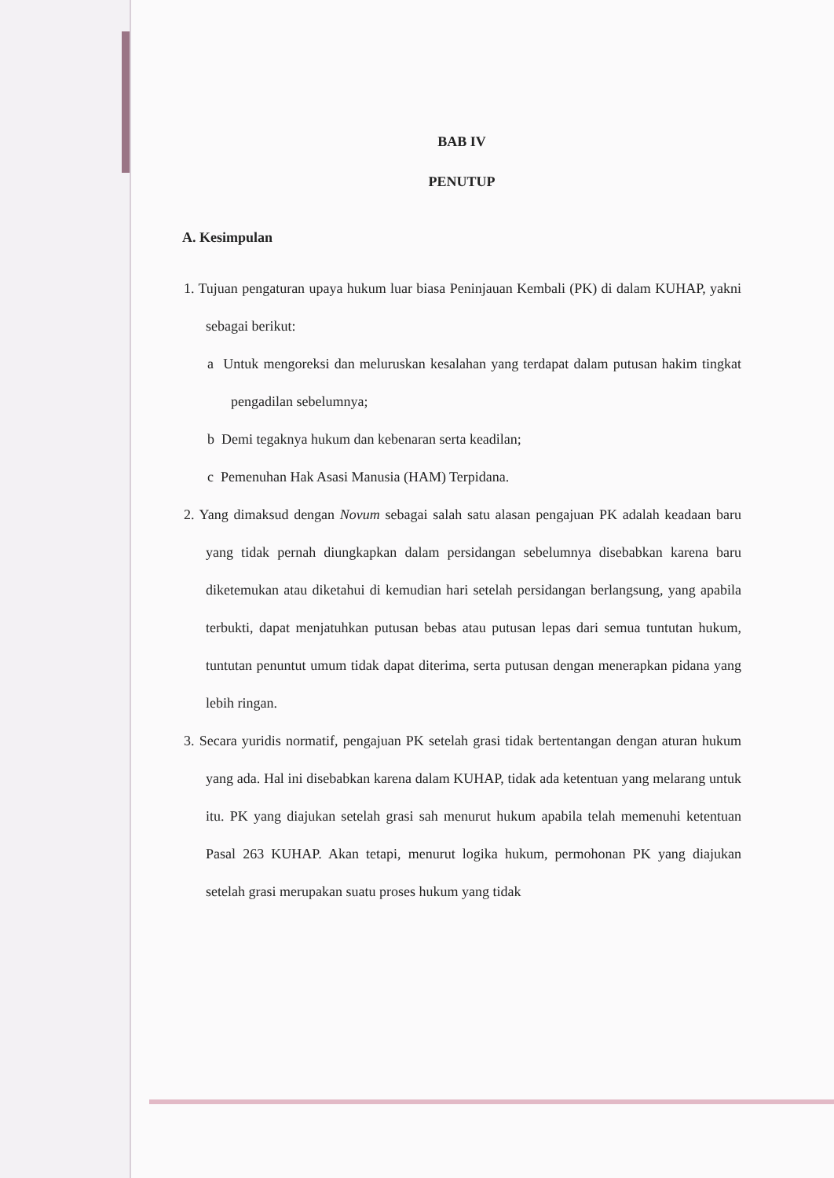BAB IV
PENUTUP
A. Kesimpulan
1. Tujuan pengaturan upaya hukum luar biasa Peninjauan Kembali (PK) di dalam KUHAP, yakni sebagai berikut:
a Untuk mengoreksi dan meluruskan kesalahan yang terdapat dalam putusan hakim tingkat pengadilan sebelumnya;
b Demi tegaknya hukum dan kebenaran serta keadilan;
c Pemenuhan Hak Asasi Manusia (HAM) Terpidana.
2. Yang dimaksud dengan Novum sebagai salah satu alasan pengajuan PK adalah keadaan baru yang tidak pernah diungkapkan dalam persidangan sebelumnya disebabkan karena baru diketemukan atau diketahui di kemudian hari setelah persidangan berlangsung, yang apabila terbukti, dapat menjatuhkan putusan bebas atau putusan lepas dari semua tuntutan hukum, tuntutan penuntut umum tidak dapat diterima, serta putusan dengan menerapkan pidana yang lebih ringan.
3. Secara yuridis normatif, pengajuan PK setelah grasi tidak bertentangan dengan aturan hukum yang ada. Hal ini disebabkan karena dalam KUHAP, tidak ada ketentuan yang melarang untuk itu. PK yang diajukan setelah grasi sah menurut hukum apabila telah memenuhi ketentuan Pasal 263 KUHAP. Akan tetapi, menurut logika hukum, permohonan PK yang diajukan setelah grasi merupakan suatu proses hukum yang tidak